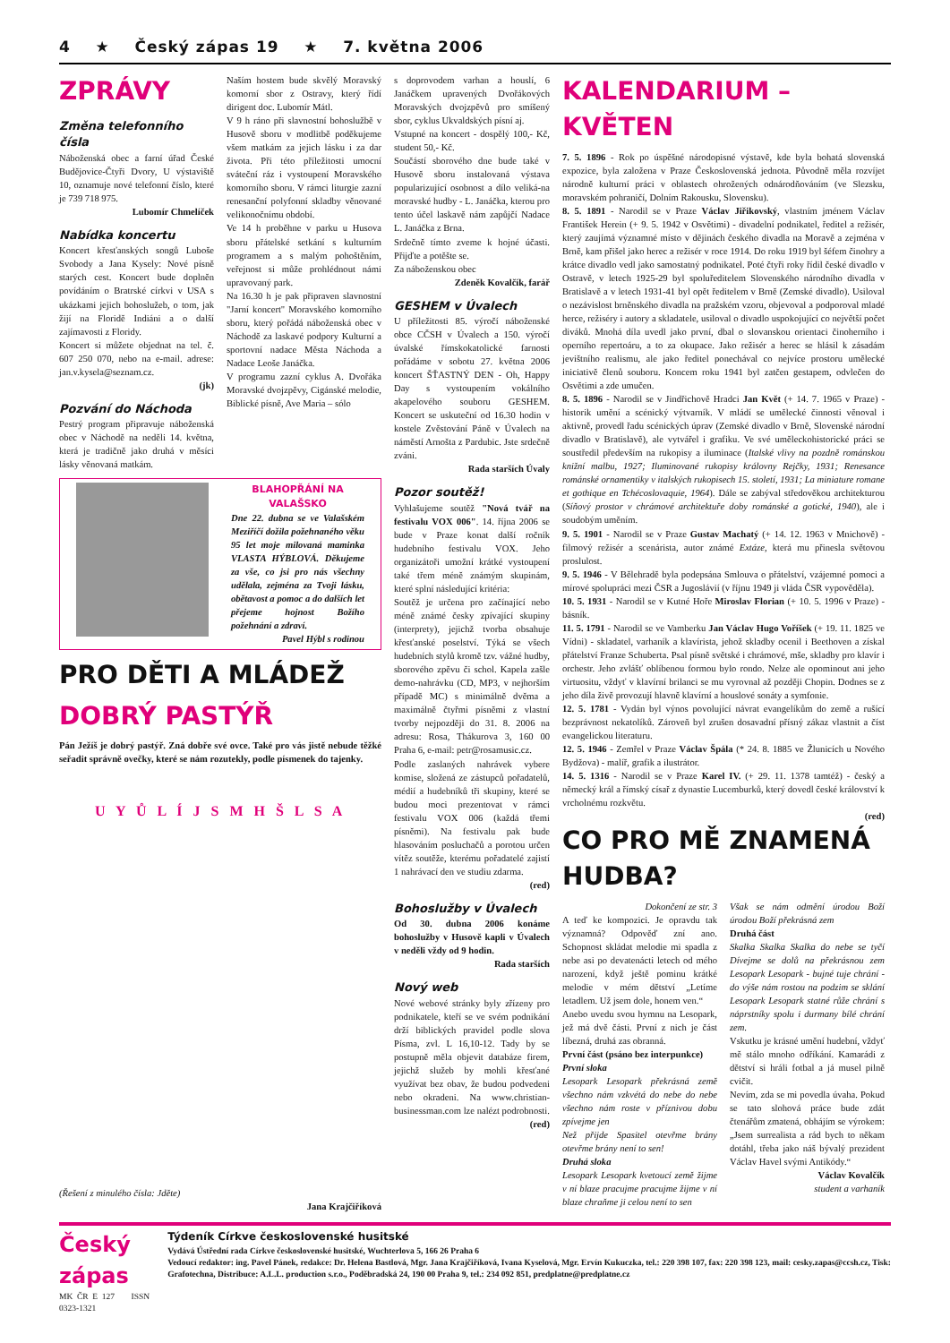4 ★ Český zápas 19 ★ 7. května 2006
ZPRÁVY
Změna telefonního čísla
Náboženská obec a farní úřad České Budějovice-Čtyři Dvory, U výstaviště 10, oznamuje nové telefonní číslo, které je 739 718 975.
Lubomír Chmelíček
Nabídka koncertu
Koncert křesťanských songů Luboše Svobody a Jana Kysely: Nové písně starých cest. Koncert bude doplněn povídáním o Bratrské církvi v USA s ukázkami jejich bohoslužeb, o tom, jak žijí na Floridě Indiáni a o další zajímavosti z Floridy.
Koncert si můžete objednat na tel. č. 607 250 070, nebo na e-mail. adrese: jan.v.kysela@seznam.cz.
(jk)
Pozvání do Náchoda
Pestrý program připravuje náboženská obec v Náchodě na neděli 14. května, která je tradičně jako druhá v měsíci lásky věnovaná matkám.
Naším hostem bude skvělý Moravský komorní sbor z Ostravy, který řídí dirigent doc. Lubomír Mátl.
V 9 h ráno při slavnostní bohoslužbě v Husově sboru v modlitbě poděkujeme všem matkám za jejich lásku i za dar života. Při této příležitosti umocní sváteční ráz i vystoupení Moravského komorního sboru. V rámci liturgie zazní renesanční polyfonní skladby věnované velikonočnímu období.
Ve 14 h proběhne v parku u Husova sboru přátelské setkání s kulturním programem a s malým pohoštěním, veřejnost si může prohlédnout námi upravovaný park.
Na 16.30 h je pak připraven slavnostní "Jarní koncert" Moravského komorního sboru, který pořádá náboženská obec v Náchodě za laskavé podpory Kulturní a sportovní nadace Města Náchoda a Nadace Leoše Janáčka.
V programu zazní cyklus A. Dvořáka Moravské dvojzpěvy, Cigánské melodie, Biblické písně, Ave Maria – sólo
BLAHOPŘÁNÍ NA VALAŠSKO
Dne 22. dubna se ve Valašském Meziříčí dožila požehnaného věku 95 let moje milovaná maminka VLASTA HÝBLOVÁ. Děkujeme za vše, co jsi pro nás všechny udělala, zejména za Tvoji lásku, obětavost a pomoc a do dalších let přejeme hojnost Božího požehnání a zdraví.
Pavel Hýbl s rodinou
PRO DĚTI A MLÁDEŽ
DOBRÝ PASTÝŘ
Pán Ježíš je dobrý pastýř. Zná dobře své ovce. Také pro vás jistě nebude těžké seřadit správně ovečky, které se nám rozutekly, podle písmenek do tajenky.
U Y Ů L Í J S M H Š L S A
(Řešení z minulého čísla: Jděte)
Jana Krajčiříková
s doprovodem varhan a houslí, 6 Janáčkem upravených Dvořákových Moravských dvojzpěvů pro smíšený sbor, cyklus Ukvaldských písní aj.
Vstupné na koncert - dospělý 100,- Kč, student 50,- Kč.
Součástí sborového dne bude také v Husově sboru instalovaná výstava popularizující osobnost a dílo veliká-na moravské hudby - L. Janáčka, kterou pro tento účel laskavě nám zapůjčí Nadace L. Janáčka z Brna.
Srdečně tímto zveme k hojné účasti. Přijďte a potěšte se.
Za náboženskou obec
Zdeněk Kovalčík, farář
GESHEM v Úvalech
U příležitosti 85. výročí náboženské obce CČSH v Úvalech a 150. výročí úvalské římskokatolické farnosti pořádáme v sobotu 27. května 2006 koncert ŠŤASTNÝ DEN - Oh, Happy Day s vystoupením vokálního akapelového souboru GESHEM. Koncert se uskuteční od 16.30 hodin v kostele Zvěstování Páně v Úvalech na náměstí Arnošta z Pardubic. Jste srdečně zváni.
Rada starších Úvaly
Pozor soutěž!
Vyhlašujeme soutěž "Nová tvář na festivalu VOX 006". 14. října 2006 se bude v Praze konat další ročník hudebního festivalu VOX. Jeho organizátoři umožní krátké vystoupení také třem méně známým skupinám, které splní následující kritéria:
Soutěž je určena pro začínající nebo méně známé česky zpívající skupiny (interprety), jejichž tvorba obsahuje křesťanské poselství. Týká se všech hudebních stylů kromě tzv. vážné hudby, sborového zpěvu či schol. Kapela zašle demo-nahrávku (CD, MP3, v nejhorším případě MC) s minimálně dvěma a maximálně čtyřmi písněmi z vlastní tvorby nejpozději do 31. 8. 2006 na adresu: Rosa, Thákurova 3, 160 00 Praha 6, e-mail: petr@rosamusic.cz.
Podle zaslaných nahrávek vybere komise, složená ze zástupců pořadatelů, médií a hudebníků tři skupiny, které se budou moci prezentovat v rámci festivalu VOX 006 (každá třemi písněmi). Na festivalu pak bude hlasováním posluchačů a porotou určen vítěz soutěže, kterému pořadatelé zajistí 1 nahrávací den ve studiu zdarma.
(red)
Bohoslužby v Úvalech
Od 30. dubna 2006 konáme bohoslužby v Husově kapli v Úvalech v neděli vždy od 9 hodin.
Rada starších
Nový web
Nové webové stránky byly zřízeny pro podnikatele, kteří se ve svém podnikání drží biblických pravidel podle slova Písma, zvl. L 16,10-12. Tady by se postupně měla objevit databáze firem, jejichž služeb by mohli křesťané využívat bez obav, že budou podvedeni nebo okradeni. Na www.christian-businessman.com lze nalézt podrobnosti.
(red)
KALENDARIUM – KVĚTEN
7. 5. 1896 - Rok po úspěšné národopisné výstavě, kde byla bohatá slovenská expozice, byla založena v Praze Československá jednota. Původně měla rozvíjet národně kulturní práci v oblastech ohrožených odnárodňováním (ve Slezsku, moravském pohraničí, Dolním Rakousku, Slovensku).
8. 5. 1891 - Narodil se v Praze Václav Jiřikovský, vlastním jménem Václav František Herein (+ 9. 5. 1942 v Osvětimi) - divadelní podnikatel, ředitel a režisér, který zaujímá významné místo v dějinách českého divadla na Moravě a zejména v Brně, kam přišel jako herec a režisér v roce 1914. Do roku 1919 byl šéfem činohry a krátce divadlo vedl jako samostatný podnikatel. Poté čtyři roky řídil české divadlo v Ostravě, v letech 1925-29 byl spoluředitelem Slovenského národního divadla v Bratislavě a v letech 1931-41 byl opět ředitelem v Brně (Zemské divadlo). Usiloval o nezávislost brněnského divadla na pražském vzoru, objevoval a podporoval mladé herce, režiséry i autory a skladatele, usiloval o divadlo uspokojující co největší počet diváků. Mnohá díla uvedl jako první, dbal o slovanskou orientaci činoherního i operního repertoáru, a to za okupace. Jako režisér a herec se hlásil k zásadám jevištního realismu, ale jako ředitel ponechával co nejvíce prostoru umělecké iniciativě členů souboru. Koncem roku 1941 byl zatčen gestapem, odvlečen do Osvětimi a zde umučen.
8. 5. 1896 - Narodil se v Jindřichově Hradci Jan Květ (+ 14. 7. 1965 v Praze) - historik umění a scénický výtvarník. V mládí se umělecké činnosti věnoval i aktivně, provedl řadu scénických úprav (Zemské divadlo v Brně, Slovenské národní divadlo v Bratislavě), ale vytvářel i grafiku. Ve své uměleckohistorické práci se soustředil především na rukopisy a iluminace (Italské vlivy na pozdně románskou knižní malbu, 1927; Iluminované rukopisy královny Rejčky, 1931; Renesance románské ornamentiky v italských rukopisech 15. století, 1931; La miniature romane et gothique en Tchécoslovaquie, 1964). Dále se zabýval středověkou architekturou (Síňový prostor v chrámové architektuře doby románské a gotické, 1940), ale i soudobým uměním.
9. 5. 1901 - Narodil se v Praze Gustav Machatý (+ 14. 12. 1963 v Mnichově) - filmový režisér a scenárista, autor známé Extáze, která mu přinesla světovou proslulost.
9. 5. 1946 - V Bělehradě byla podepsána Smlouva o přátelství, vzájemné pomoci a mírové spolupráci mezi ČSR a Jugoslávií (v říjnu 1949 ji vláda ČSR vypověděla).
10. 5. 1931 - Narodil se v Kutné Hoře Miroslav Florian (+ 10. 5. 1996 v Praze) - básník.
11. 5. 1791 - Narodil se ve Vamberku Jan Václav Hugo Voříšek (+ 19. 11. 1825 ve Vídni) - skladatel, varhaník a klavírista, jehož skladby ocenil i Beethoven a získal přátelství Franze Schuberta. Psal písně světské i chrámové, mše, skladby pro klavír i orchestr. Jeho zvlášť oblíbenou formou bylo rondo. Nelze ale opominout ani jeho virtuositu, vždyť v klavírní brilanci se mu vyrovnal až později Chopin. Dodnes se z jeho díla živě provozují hlavně klavírní a houslové sonáty a symfonie.
12. 5. 1781 - Vydán byl výnos povolující návrat evangelíkům do země a rušící bezprávnost nekatolíků. Zároveň byl zrušen dosavadní přísný zákaz vlastnit a číst evangelickou literaturu.
12. 5. 1946 - Zemřel v Praze Václav Špála (* 24. 8. 1885 ve Žlunicích u Nového Bydžova) - malíř, grafik a ilustrátor.
14. 5. 1316 - Narodil se v Praze Karel IV. (+ 29. 11. 1378 tamtéž) - český a německý král a římský císař z dynastie Lucemburků, který dovedl české království k vrcholnému rozkvětu.
(red)
CO PRO MĚ ZNAMENÁ HUDBA?
Dokončení ze str. 3
A teď ke kompozici. Je opravdu tak významná? Odpověď zní ano. Schopnost skládat melodie mi spadla z nebe asi po devatenácti letech od mého narození, když ještě pominu krátké melodie v mém dětství „Letíme letadlem. Už jsem dole, honem ven.“
Anebo uvedu svou hymnu na Lesopark, jež má dvě části. První z nich je část líbezná, druhá zas obranná.
První část (psáno bez interpunkce)
První sloka
Lesopark Lesopark překrásná země všechno nám vzkvétá do nebe do nebe všechno nám roste v příznivou dobu zpívejme jen
Než přijde Spasitel otevřme brány otevřme brány není to sen!
Druhá sloka
Lesopark Lesopark kvetoucí země žijme v ní blaze pracujme pracujme žijme v ní blaze chraňme ji celou není to sen
Však se nám odmění úrodou Boží úrodou Boží překrásná zem
Druhá část
Skalka Skalka Skalka do nebe se tyčí Dívejme se dolů na překrásnou zem Lesopark Lesopark - bujné tuje chrání - do výše nám rostou na podzim se sklání Lesopark Lesopark statné růže chrání s náprstníky spolu i durmany bílé chrání zem.
Vskutku je krásné umění hudební, vždyť mě stálo mnoho odříkání. Kamarádi z dětství si hráli fotbal a já musel pilně cvičit.
Nevím, zda se mi povedla úvaha. Pokud se tato slohová práce bude zdát čtenářům zmatená, obhájím se výrokem: „Jsem surrealista a rád bych to někam dotáhl, třeba jako náš bývalý prezident Václav Havel svými Antikódy.“
Václav Kovalčík
student a varhaník
Český zápas
MK ČR E 127 ISSN 0323-1321
Týdeník Církve československé husitské
Vydává Ústřední rada Církve československé husitské, Wuchterlova 5, 166 26 Praha 6
Vedoucí redaktor: ing. Pavel Pánek, redakce: Dr. Helena Bastlová, Mgr. Jana Krajčiříková, Ivana Kyselová, Mgr. Ervín Kukuczka, tel.: 220 398 107, fax: 220 398 123, mail: cesky.zapas@ccsh.cz, Tisk: Grafotechna, Distribuce: A.L.L. production s.r.o., Poděbradská 24, 190 00 Praha 9, tel.: 234 092 851, predplatne@predplatne.cz